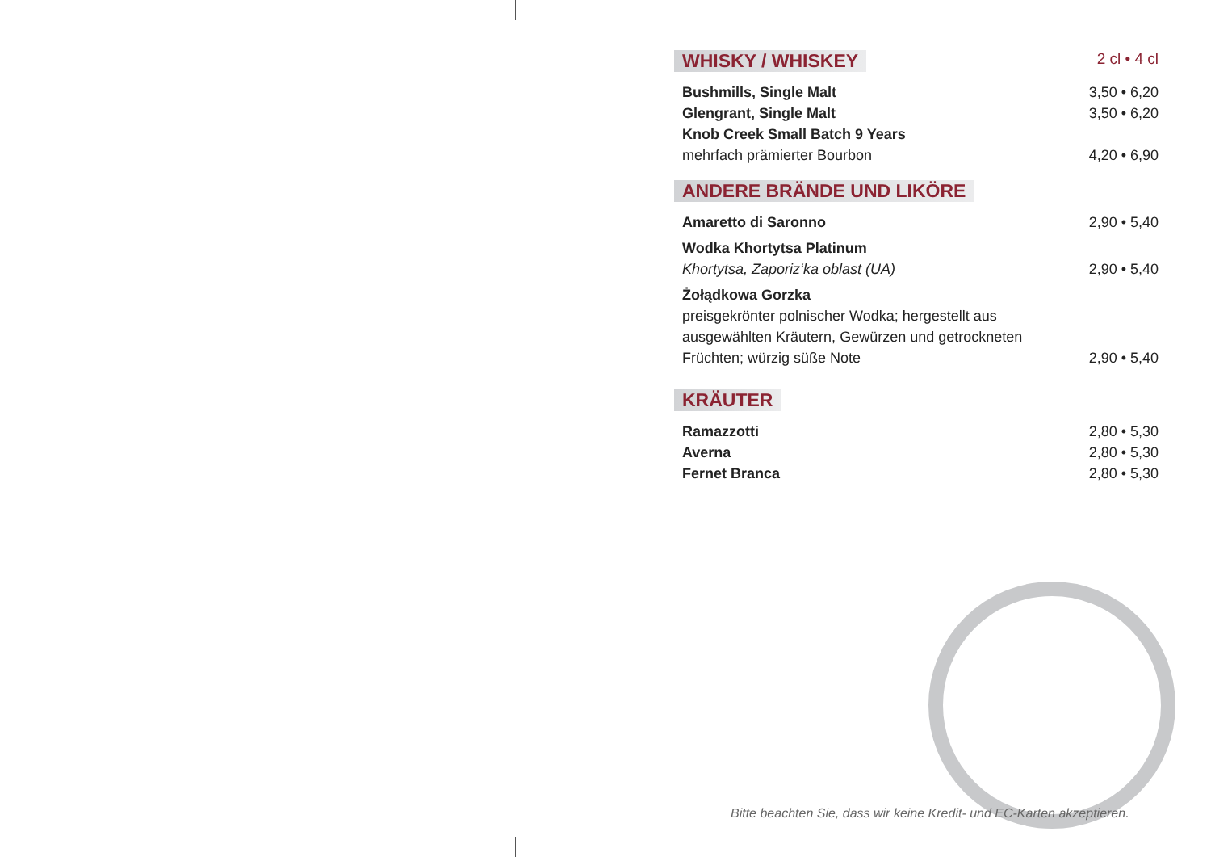WHISKY / WHISKEY 2 cl • 4 cl
Bushmills, Single Malt 3,50 • 6,20
Glengrant, Single Malt 3,50 • 6,20
Knob Creek Small Batch 9 Years
mehrfach prämierter Bourbon 4,20 • 6,90
ANDERE BRÄNDE UND LIKÖRE
Amaretto di Saronno 2,90 • 5,40
Wodka Khortytsa Platinum
Khortytsa, Zaporiz‘ka oblast (UA) 2,90 • 5,40
Żołądkowa Gorzka
preisgekrönter polnischer Wodka; hergestellt aus
ausgewählten Kräutern, Gewürzen und getrockneten
Früchten; würzig süße Note 2,90 • 5,40
KRÄUTER
Ramazzotti 2,80 • 5,30
Averna 2,80 • 5,30
Fernet Branca 2,80 • 5,30
Bitte beachten Sie, dass wir keine Kredit- und EC-Karten akzeptieren.